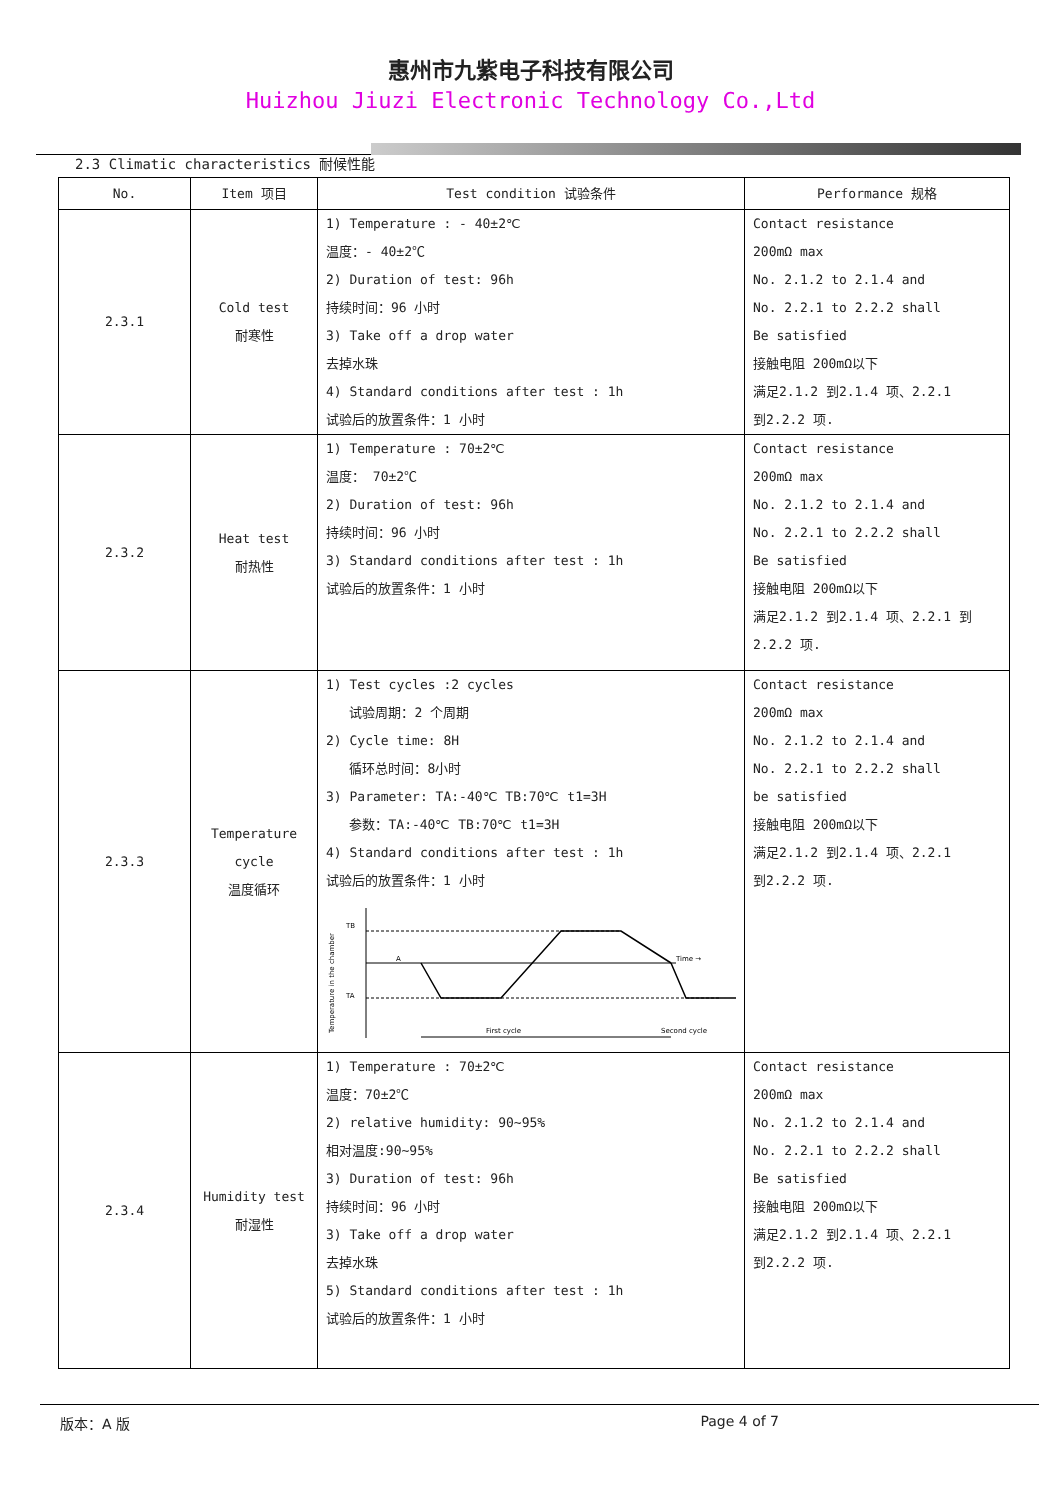惠州市九紫电子科技有限公司
Huizhou Jiuzi Electronic Technology Co.,Ltd
2.3 Climatic characteristics 耐候性能
| No. | Item 项目 | Test condition 试验条件 | Performance 规格 |
| --- | --- | --- | --- |
| 2.3.1 | Cold test 耐寒性 | 1) Temperature : - 40±2℃ 温度：- 40±2℃ 2) Duration of test: 96h 持续时间：96 小时 3) Take off a drop water 去掉水珠 4) Standard conditions after test : 1h 试验后的放置条件：1 小时 | Contact resistance 200mΩ max No. 2.1.2 to 2.1.4 and No. 2.2.1 to 2.2.2 shall Be satisfied 接触电阻 200mΩ以下 满足2.1.2 到2.1.4 项、2.2.1 到2.2.2 项. |
| 2.3.2 | Heat test 耐热性 | 1) Temperature : 70±2℃ 温度： 70±2℃ 2) Duration of test: 96h 持续时间：96 小时 3) Standard conditions after test : 1h 试验后的放置条件：1 小时 | Contact resistance 200mΩ max No. 2.1.2 to 2.1.4 and No. 2.2.1 to 2.2.2 shall Be satisfied 接触电阻 200mΩ以下 满足2.1.2 到2.1.4 项、2.2.1 到 2.2.2 项. |
| 2.3.3 | Temperature cycle 温度循环 | 1) Test cycles :2 cycles 试验周期：2 个周期 2) Cycle time: 8H 循环总时间：8小时 3) Parameter: TA:-40℃ TB:70℃ t1=3H 参数：TA:-40℃ TB:70℃ t1=3H 4) Standard conditions after test : 1h 试验后的放置条件：1 小时 TB TA A Time → First cycle Second cycle Temperature in the chamber | Contact resistance 200mΩ max No. 2.1.2 to 2.1.4 and No. 2.2.1 to 2.2.2 shall be satisfied 接触电阻 200mΩ以下 满足2.1.2 到2.1.4 项、2.2.1 到2.2.2 项. |
| 2.3.4 | Humidity test 耐湿性 | 1) Temperature : 70±2℃ 温度：70±2℃ 2) relative humidity: 90~95% 相对温度:90~95% 3) Duration of test: 96h 持续时间：96 小时 3) Take off a drop water 去掉水珠 5) Standard conditions after test : 1h 试验后的放置条件：1 小时 | Contact resistance 200mΩ max No. 2.1.2 to 2.1.4 and No. 2.2.1 to 2.2.2 shall Be satisfied 接触电阻 200mΩ以下 满足2.1.2 到2.1.4 项、2.2.1 到2.2.2 项. |
版本：A 版 Page 4 of 7